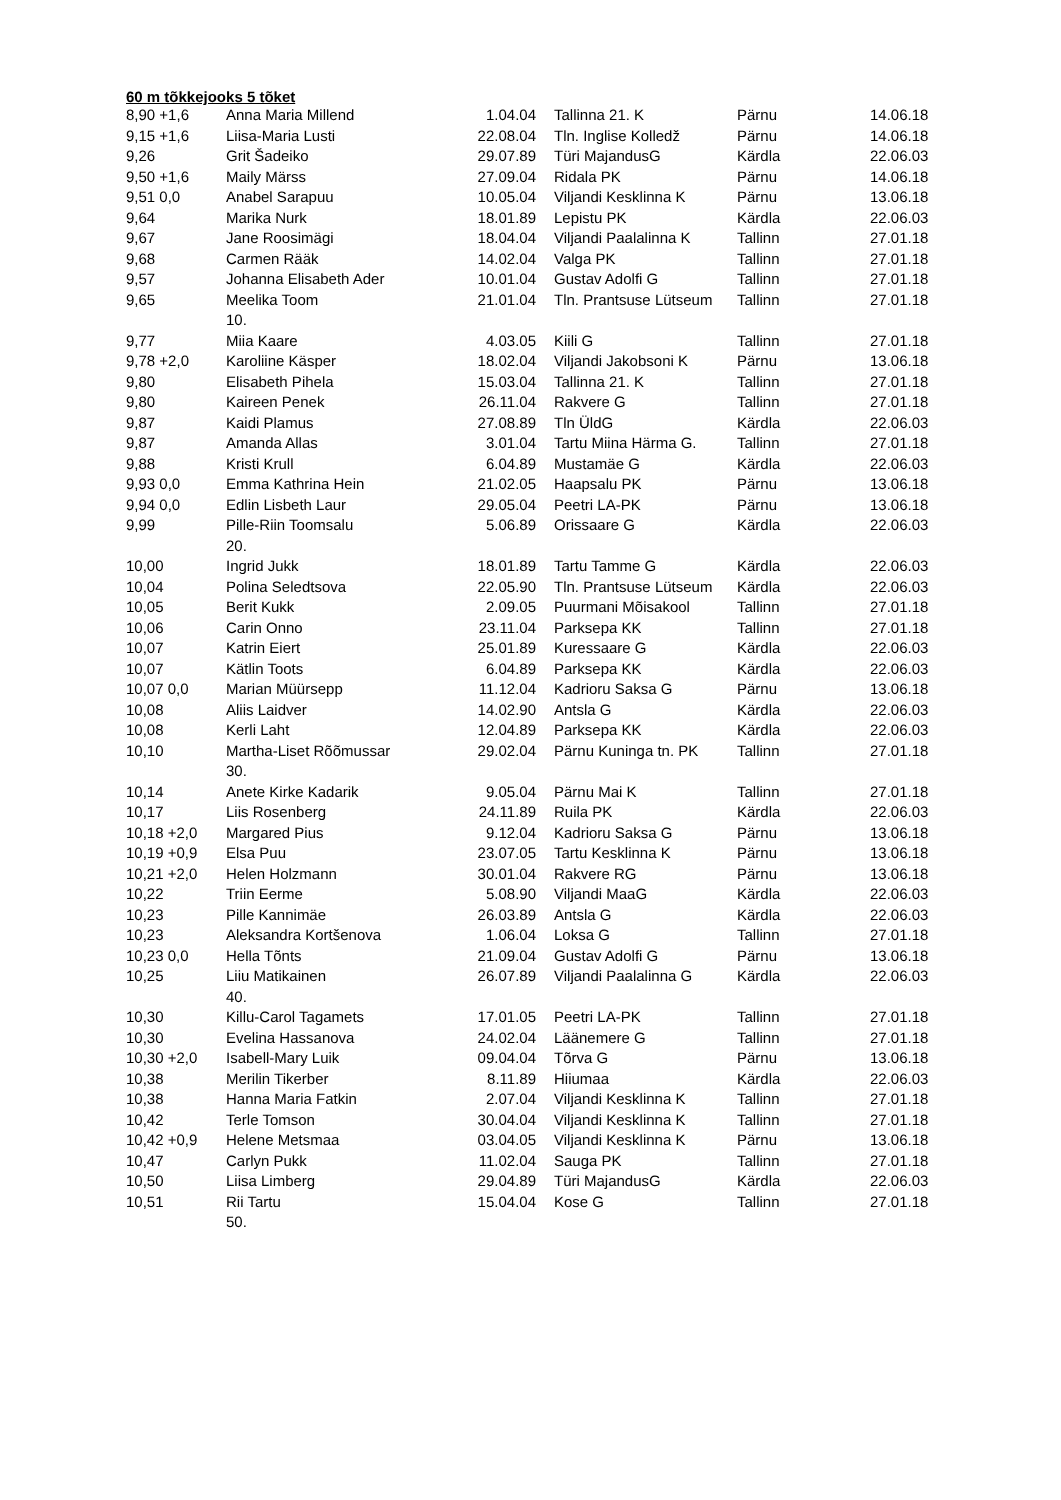60 m tõkkejooks 5 tõket
| 8,90 +1,6 | Anna Maria Millend | 1.04.04 | Tallinna 21. K | Pärnu | 14.06.18 |
| 9,15 +1,6 | Liisa-Maria Lusti | 22.08.04 | Tln. Inglise Kolledž | Pärnu | 14.06.18 |
| 9,26 | Grit Šadeiko | 29.07.89 | Türi MajandusG | Kärdla | 22.06.03 |
| 9,50 +1,6 | Maily Märss | 27.09.04 | Ridala PK | Pärnu | 14.06.18 |
| 9,51 0,0 | Anabel Sarapuu | 10.05.04 | Viljandi Kesklinna K | Pärnu | 13.06.18 |
| 9,64 | Marika Nurk | 18.01.89 | Lepistu PK | Kärdla | 22.06.03 |
| 9,67 | Jane Roosimägi | 18.04.04 | Viljandi Paalalinna K | Tallinn | 27.01.18 |
| 9,68 | Carmen Rääk | 14.02.04 | Valga PK | Tallinn | 27.01.18 |
| 9,57 | Johanna Elisabeth Ader | 10.01.04 | Gustav Adolfi G | Tallinn | 27.01.18 |
| 9,65 | Meelika Toom 10. | 21.01.04 | Tln. Prantsuse Lütseum | Tallinn | 27.01.18 |
| 9,77 | Miia Kaare | 4.03.05 | Kiili G | Tallinn | 27.01.18 |
| 9,78 +2,0 | Karoliine Käsper | 18.02.04 | Viljandi Jakobsoni K | Pärnu | 13.06.18 |
| 9,80 | Elisabeth Pihela | 15.03.04 | Tallinna 21. K | Tallinn | 27.01.18 |
| 9,80 | Kaireen Penek | 26.11.04 | Rakvere G | Tallinn | 27.01.18 |
| 9,87 | Kaidi Plamus | 27.08.89 | Tln ÜldG | Kärdla | 22.06.03 |
| 9,87 | Amanda Allas | 3.01.04 | Tartu Miina Härma G. | Tallinn | 27.01.18 |
| 9,88 | Kristi Krull | 6.04.89 | Mustamäe G | Kärdla | 22.06.03 |
| 9,93 0,0 | Emma Kathrina Hein | 21.02.05 | Haapsalu PK | Pärnu | 13.06.18 |
| 9,94 0,0 | Edlin Lisbeth Laur | 29.05.04 | Peetri LA-PK | Pärnu | 13.06.18 |
| 9,99 | Pille-Riin Toomsalu 20. | 5.06.89 | Orissaare G | Kärdla | 22.06.03 |
| 10,00 | Ingrid Jukk | 18.01.89 | Tartu Tamme G | Kärdla | 22.06.03 |
| 10,04 | Polina Seledtsova | 22.05.90 | Tln. Prantsuse Lütseum | Kärdla | 22.06.03 |
| 10,05 | Berit Kukk | 2.09.05 | Puurmani Mõisakool | Tallinn | 27.01.18 |
| 10,06 | Carin Onno | 23.11.04 | Parksepa KK | Tallinn | 27.01.18 |
| 10,07 | Katrin Eiert | 25.01.89 | Kuressaare G | Kärdla | 22.06.03 |
| 10,07 | Kätlin Toots | 6.04.89 | Parksepa KK | Kärdla | 22.06.03 |
| 10,07 0,0 | Marian Müürsepp | 11.12.04 | Kadrioru Saksa G | Pärnu | 13.06.18 |
| 10,08 | Aliis Laidver | 14.02.90 | Antsla G | Kärdla | 22.06.03 |
| 10,08 | Kerli Laht | 12.04.89 | Parksepa KK | Kärdla | 22.06.03 |
| 10,10 | Martha-Liset Rõõmussar 30. | 29.02.04 | Pärnu Kuninga tn. PK | Tallinn | 27.01.18 |
| 10,14 | Anete Kirke Kadarik | 9.05.04 | Pärnu Mai K | Tallinn | 27.01.18 |
| 10,17 | Liis Rosenberg | 24.11.89 | Ruila PK | Kärdla | 22.06.03 |
| 10,18 +2,0 | Margared Pius | 9.12.04 | Kadrioru Saksa G | Pärnu | 13.06.18 |
| 10,19 +0,9 | Elsa Puu | 23.07.05 | Tartu Kesklinna K | Pärnu | 13.06.18 |
| 10,21 +2,0 | Helen Holzmann | 30.01.04 | Rakvere RG | Pärnu | 13.06.18 |
| 10,22 | Triin Eerme | 5.08.90 | Viljandi MaaG | Kärdla | 22.06.03 |
| 10,23 | Pille Kannimäe | 26.03.89 | Antsla G | Kärdla | 22.06.03 |
| 10,23 | Aleksandra Kortšenova | 1.06.04 | Loksa G | Tallinn | 27.01.18 |
| 10,23 0,0 | Hella Tõnts | 21.09.04 | Gustav Adolfi G | Pärnu | 13.06.18 |
| 10,25 | Liiu Matikainen 40. | 26.07.89 | Viljandi Paalalinna G | Kärdla | 22.06.03 |
| 10,30 | Killu-Carol Tagamets | 17.01.05 | Peetri LA-PK | Tallinn | 27.01.18 |
| 10,30 | Evelina Hassanova | 24.02.04 | Läänemere G | Tallinn | 27.01.18 |
| 10,30 +2,0 | Isabell-Mary Luik | 09.04.04 | Tõrva G | Pärnu | 13.06.18 |
| 10,38 | Merilin Tikerber | 8.11.89 | Hiiumaa | Kärdla | 22.06.03 |
| 10,38 | Hanna Maria Fatkin | 2.07.04 | Viljandi Kesklinna K | Tallinn | 27.01.18 |
| 10,42 | Terle Tomson | 30.04.04 | Viljandi Kesklinna K | Tallinn | 27.01.18 |
| 10,42 +0,9 | Helene Metsmaa | 03.04.05 | Viljandi Kesklinna K | Pärnu | 13.06.18 |
| 10,47 | Carlyn Pukk | 11.02.04 | Sauga PK | Tallinn | 27.01.18 |
| 10,50 | Liisa Limberg | 29.04.89 | Türi MajandusG | Kärdla | 22.06.03 |
| 10,51 | Rii Tartu 50. | 15.04.04 | Kose G | Tallinn | 27.01.18 |